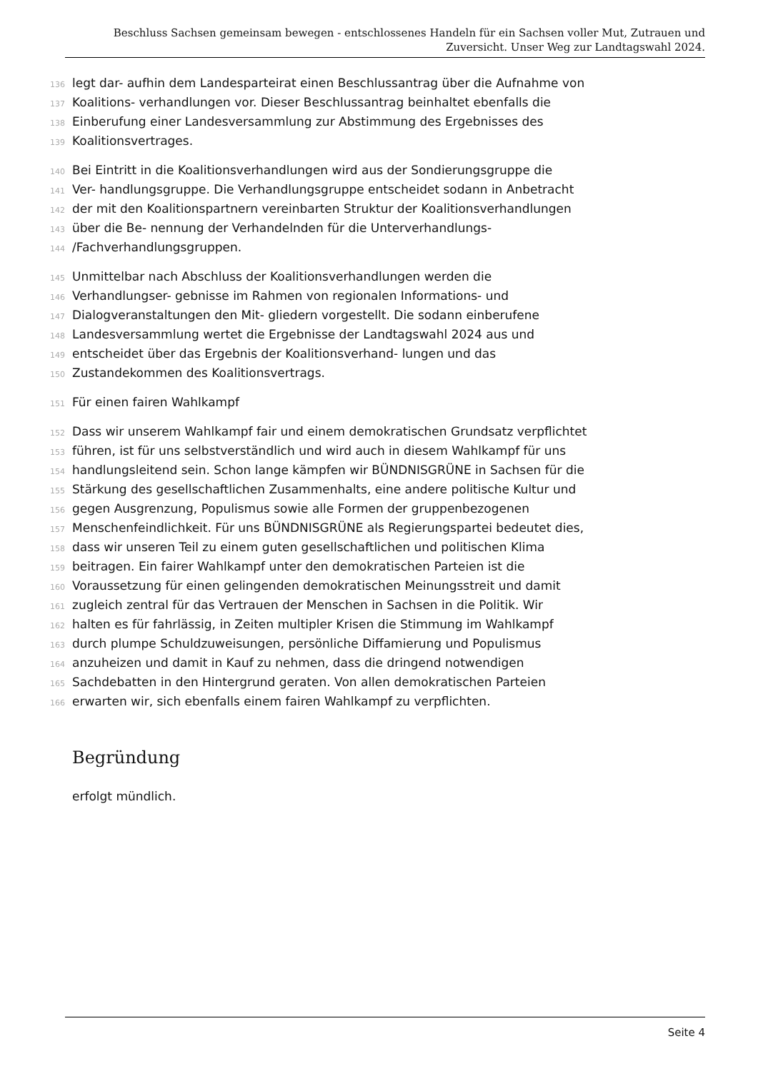Beschluss Sachsen gemeinsam bewegen - entschlossenes Handeln für ein Sachsen voller Mut, Zutrauen und Zuversicht. Unser Weg zur Landtagswahl 2024.
136 legt dar- aufhin dem Landesparteirat einen Beschlussantrag über die Aufnahme von
137 Koalitions- verhandlungen vor. Dieser Beschlussantrag beinhaltet ebenfalls die
138 Einberufung einer Landesversammlung zur Abstimmung des Ergebnisses des
139 Koalitionsvertrages.
140 Bei Eintritt in die Koalitionsverhandlungen wird aus der Sondierungsgruppe die
141 Ver- handlungsgruppe. Die Verhandlungsgruppe entscheidet sodann in Anbetracht
142 der mit den Koalitionspartnern vereinbarten Struktur der Koalitionsverhandlungen
143 über die Be- nennung der Verhandelnden für die Unterverhandlungs-
144 /Fachverhandlungsgruppen.
145 Unmittelbar nach Abschluss der Koalitionsverhandlungen werden die
146 Verhandlungser- gebnisse im Rahmen von regionalen Informations- und
147 Dialogveranstaltungen den Mit- gliedern vorgestellt. Die sodann einberufene
148 Landesversammlung wertet die Ergebnisse der Landtagswahl 2024 aus und
149 entscheidet über das Ergebnis der Koalitionsverhand- lungen und das
150 Zustandekommen des Koalitionsvertrags.
151 Für einen fairen Wahlkampf
152 Dass wir unserem Wahlkampf fair und einem demokratischen Grundsatz verpflichtet
153 führen, ist für uns selbstverständlich und wird auch in diesem Wahlkampf für uns
154 handlungsleitend sein. Schon lange kämpfen wir BÜNDNISGRÜNE in Sachsen für die
155 Stärkung des gesellschaftlichen Zusammenhalts, eine andere politische Kultur und
156 gegen Ausgrenzung, Populismus sowie alle Formen der gruppenbezogenen
157 Menschenfeindlichkeit. Für uns BÜNDNISGRÜNE als Regierungspartei bedeutet dies,
158 dass wir unseren Teil zu einem guten gesellschaftlichen und politischen Klima
159 beitragen. Ein fairer Wahlkampf unter den demokratischen Parteien ist die
160 Voraussetzung für einen gelingenden demokratischen Meinungsstreit und damit
161 zugleich zentral für das Vertrauen der Menschen in Sachsen in die Politik. Wir
162 halten es für fahrlässig, in Zeiten multipler Krisen die Stimmung im Wahlkampf
163 durch plumpe Schuldzuweisungen, persönliche Diffamierung und Populismus
164 anzuheizen und damit in Kauf zu nehmen, dass die dringend notwendigen
165 Sachdebatten in den Hintergrund geraten. Von allen demokratischen Parteien
166 erwarten wir, sich ebenfalls einem fairen Wahlkampf zu verpflichten.
Begründung
erfolgt mündlich.
Seite 4